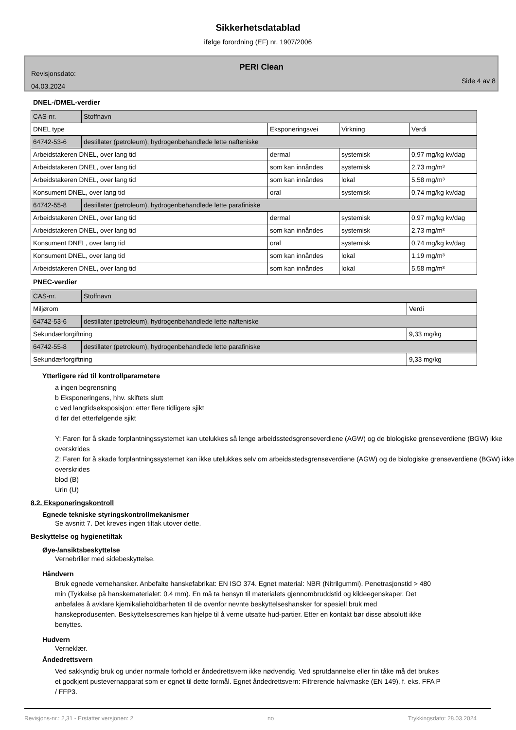Sikkerhetsdatablad
ifølge forordning (EF) nr. 1907/2006
PERI Clean
Revisjonsdato:
04.03.2024
Side 4 av 8
DNEL-/DMEL-verdier
| CAS-nr. | Stoffnavn | | | |
| DNEL type | | Eksponeringsvei | Virkning | Verdi |
| 64742-53-6 | destillater (petroleum), hydrogenbehandlede lette nafteniske | | | |
| Arbeidstakeren DNEL, over lang tid | | dermal | systemisk | 0,97 mg/kg kv/dag |
| Arbeidstakeren DNEL, over lang tid | | som kan innåndes | systemisk | 2,73 mg/m³ |
| Arbeidstakeren DNEL, over lang tid | | som kan innåndes | lokal | 5,58 mg/m³ |
| Konsument DNEL, over lang tid | | oral | systemisk | 0,74 mg/kg kv/dag |
| 64742-55-8 | destillater (petroleum), hydrogenbehandlede lette parafiniske | | | |
| Arbeidstakeren DNEL, over lang tid | | dermal | systemisk | 0,97 mg/kg kv/dag |
| Arbeidstakeren DNEL, over lang tid | | som kan innåndes | systemisk | 2,73 mg/m³ |
| Konsument DNEL, over lang tid | | oral | systemisk | 0,74 mg/kg kv/dag |
| Konsument DNEL, over lang tid | | som kan innåndes | lokal | 1,19 mg/m³ |
| Arbeidstakeren DNEL, over lang tid | | som kan innåndes | lokal | 5,58 mg/m³ |
PNEC-verdier
| CAS-nr. | Stoffnavn | |
| Miljørom | | Verdi |
| 64742-53-6 | destillater (petroleum), hydrogenbehandlede lette nafteniske | |
| Sekundærforgiftning | | 9,33 mg/kg |
| 64742-55-8 | destillater (petroleum), hydrogenbehandlede lette parafiniske | |
| Sekundærforgiftning | | 9,33 mg/kg |
Ytterligere råd til kontrollparametere
a ingen begrensning
b Eksponeringens, hhv. skiftets slutt
c ved langtidseksposisjon: etter flere tidligere sjikt
d før det etterfølgende sjikt
Y: Faren for å skade forplantningssystemet kan utelukkes så lenge arbeidsstedsgrenseverdiene (AGW) og de biologiske grenseverdiene (BGW) ikke overskrides
Z: Faren for å skade forplantningssystemet kan ikke utelukkes selv om arbeidsstedsgrenseverdiene (AGW) og de biologiske grenseverdiene (BGW) ikke overskrides
blod (B)
Urin (U)
8.2. Eksponeringskontroll
Egnede tekniske styringskontrollmekanismer
Se avsnitt 7. Det kreves ingen tiltak utover dette.
Beskyttelse og hygienetiltak
Øye-/ansiktsbeskyttelse
Vernebriller med sidebeskyttelse.
Håndvern
Bruk egnede vernehansker. Anbefalte hanskefabrikat: EN ISO 374. Egnet material: NBR (Nitrilgummi). Penetrasjonstid > 480 min (Tykkelse på hanskematerialet: 0.4 mm). En må ta hensyn til materialets gjennombruddstid og kildeegenskaper. Det anbefales å avklare kjemikalieholdbarheten til de ovenfor nevnte beskyttelseshansker for spesiell bruk med hanskeprodusenten. Beskyttelsescremes kan hjelpe til å verne utsatte hud-partier. Etter en kontakt bør disse absolutt ikke benyttes.
Hudvern
Verneklær.
Åndedrettsvern
Ved sakkyndig bruk og under normale forhold er åndedrettsvern ikke nødvendig. Ved sprutdannelse eller fin tåke må det brukes et godkjent pustevernapparat som er egnet til dette formål. Egnet åndedrettsvern: Filtrerende halvmaske (EN 149), f. eks. FFA P / FFP3.
Revisjons-nr.: 2,31 - Erstatter versjonen: 2 no Trykkingsdato: 28.03.2024